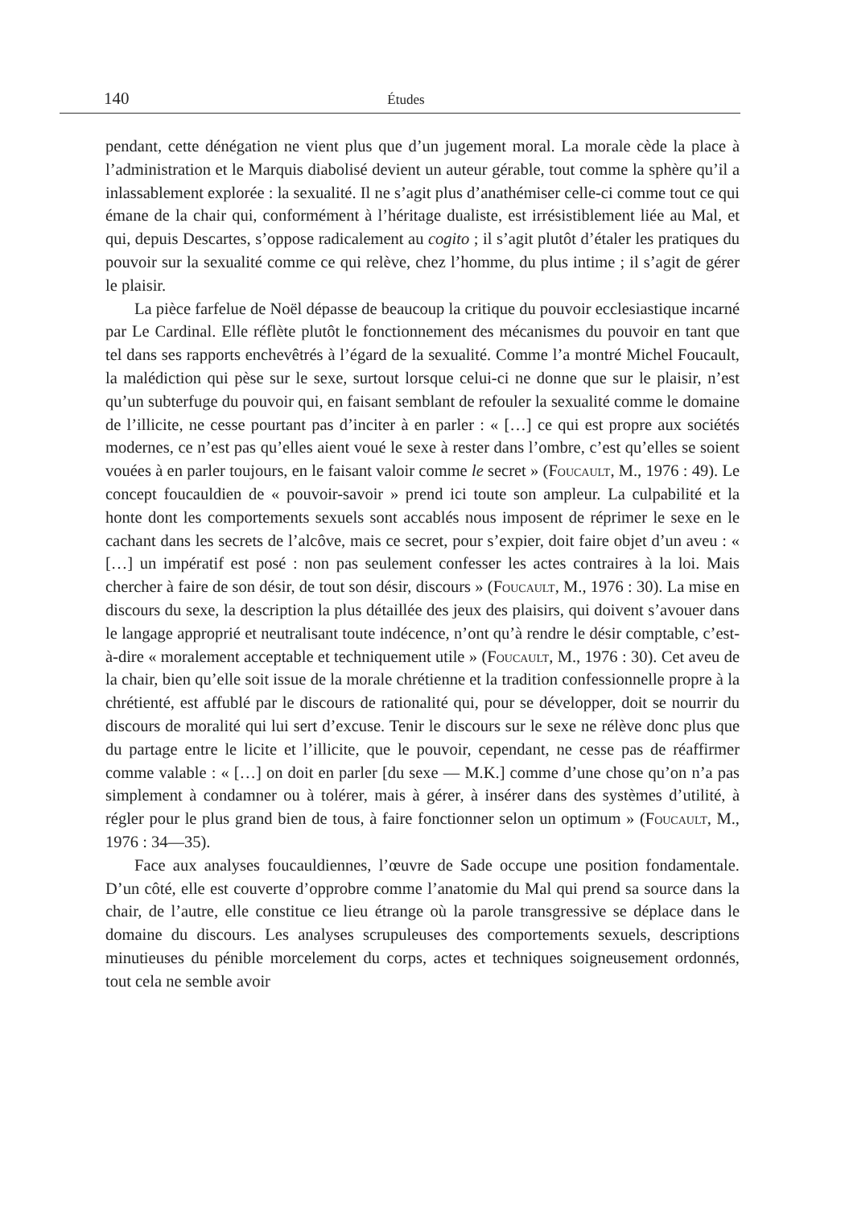140 Études
pendant, cette dénégation ne vient plus que d’un jugement moral. La morale cède la place à l’administration et le Marquis diabolisé devient un auteur gérable, tout comme la sphère qu’il a inlassablement explorée : la sexualité. Il ne s’agit plus d’anathémiser celle-ci comme tout ce qui émane de la chair qui, conformément à l’héritage dualiste, est irrésistiblement liée au Mal, et qui, depuis Descartes, s’oppose radicalement au cogito ; il s’agit plutôt d’étaler les pratiques du pouvoir sur la sexualité comme ce qui relève, chez l’homme, du plus intime ; il s’agit de gérer le plaisir.
La pièce farfelue de Noël dépasse de beaucoup la critique du pouvoir ecclesiastique incarné par Le Cardinal. Elle réflète plutôt le fonctionnement des mécanismes du pouvoir en tant que tel dans ses rapports enchevêtrés à l’égard de la sexualité. Comme l’a montré Michel Foucault, la malédiction qui pèse sur le sexe, surtout lorsque celui-ci ne donne que sur le plaisir, n’est qu’un subterfuge du pouvoir qui, en faisant semblant de refouler la sexualité comme le domaine de l’illicite, ne cesse pourtant pas d’inciter à en parler : « […] ce qui est propre aux sociétés modernes, ce n’est pas qu’elles aient voué le sexe à rester dans l’ombre, c’est qu’elles se soient vouées à en parler toujours, en le faisant valoir comme le secret » (Foucault, M., 1976 : 49). Le concept foucauldien de « pouvoir-savoir » prend ici toute son ampleur. La culpabilité et la honte dont les comportements sexuels sont accablés nous imposent de réprimer le sexe en le cachant dans les secrets de l’alcôve, mais ce secret, pour s’expier, doit faire objet d’un aveu : « […] un impératif est posé : non pas seulement confesser les actes contraires à la loi. Mais chercher à faire de son désir, de tout son désir, discours » (Foucault, M., 1976 : 30). La mise en discours du sexe, la description la plus détaillée des jeux des plaisirs, qui doivent s’avouer dans le langage approprié et neutralisant toute indécence, n’ont qu’à rendre le désir comptable, c’est-à-dire « moralement acceptable et techniquement utile » (Foucault, M., 1976 : 30). Cet aveu de la chair, bien qu’elle soit issue de la morale chrétienne et la tradition confessionnelle propre à la chrétienté, est affublé par le discours de rationalité qui, pour se développer, doit se nourrir du discours de moralité qui lui sert d’excuse. Tenir le discours sur le sexe ne rélève donc plus que du partage entre le licite et l’illicite, que le pouvoir, cependant, ne cesse pas de réaffirmer comme valable : « […] on doit en parler [du sexe — M.K.] comme d’une chose qu’on n’a pas simplement à condamner ou à tolérer, mais à gérer, à insérer dans des systèmes d’utilité, à régler pour le plus grand bien de tous, à faire fonctionner selon un optimum » (Foucault, M., 1976 : 34—35).
Face aux analyses foucauldiennes, l’œuvre de Sade occupe une position fondamentale. D’un côté, elle est couverte d’opprobre comme l’anatomie du Mal qui prend sa source dans la chair, de l’autre, elle constitue ce lieu étrange où la parole transgressive se déplace dans le domaine du discours. Les analyses scrupuleuses des comportements sexuels, descriptions minutieuses du pénible morcelement du corps, actes et techniques soigneusement ordonnés, tout cela ne semble avoir